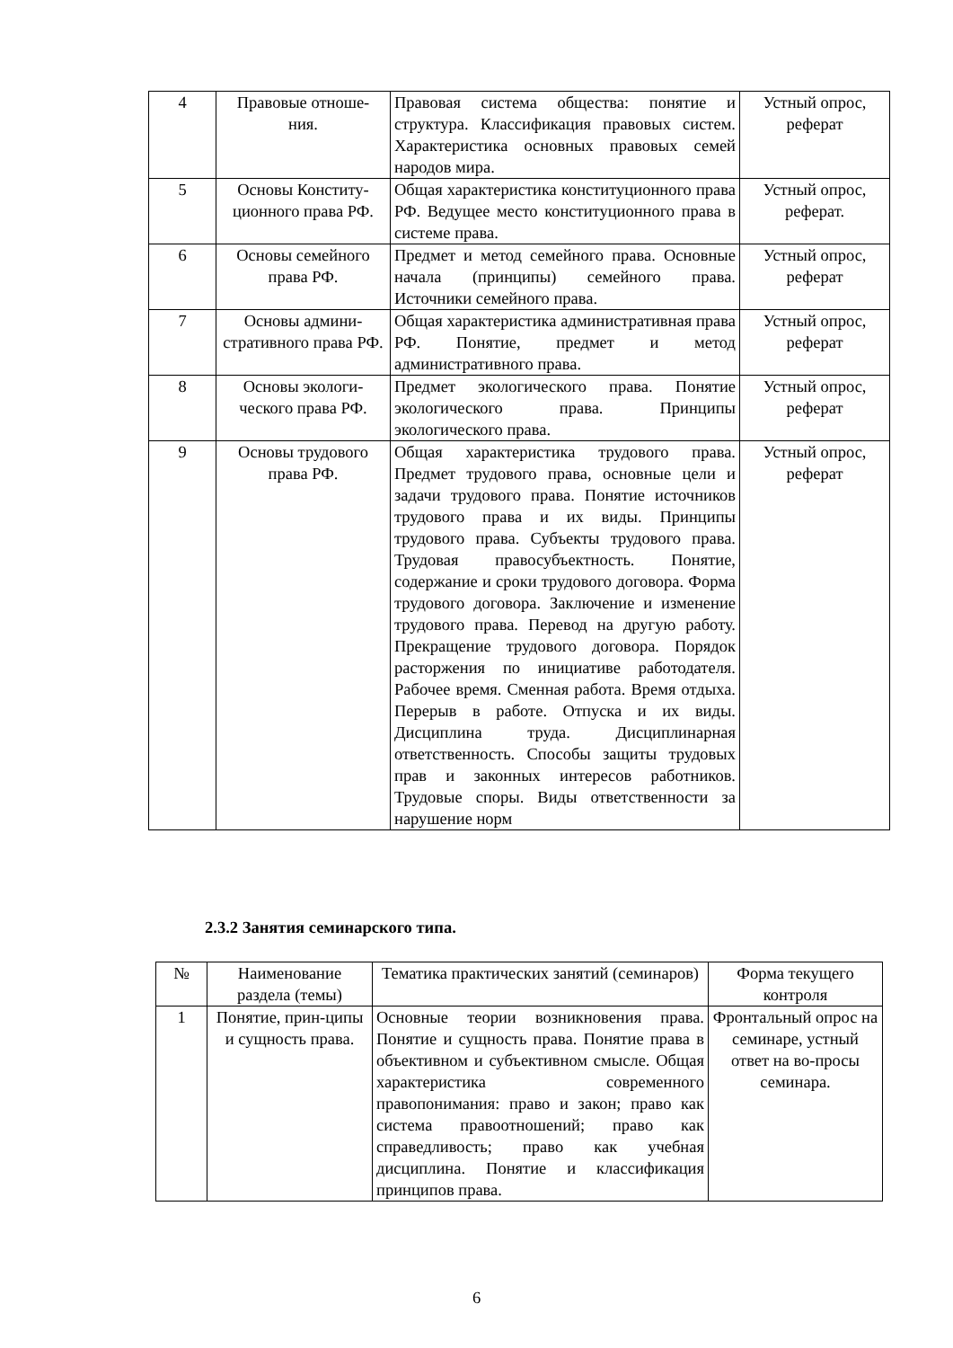| 4 | Правовые отноше- ния. | Правовая система общества: понятие и структура. Классификация правовых систем. Характеристика основных правовых семей народов мира. | Устный опрос, реферат |
| 5 | Основы Конститу-ционного права РФ. | Общая характеристика конституционного права РФ. Ведущее место конституционного права в системе права. | Устный опрос, реферат. |
| 6 | Основы семейного права РФ. | Предмет и метод семейного права. Основные начала (принципы) семейного права. Источники семейного права. | Устный опрос, реферат |
| 7 | Основы админи-стративного права РФ. | Общая характеристика административная права РФ. Понятие, предмет и метод административного права. | Устный опрос, реферат |
| 8 | Основы экологи-ческого права РФ. | Предмет экологического права. Понятие экологического права. Принципы экологического права. | Устный опрос, реферат |
| 9 | Основы трудового права РФ. | Общая характеристика трудового права. Предмет трудового права, основные цели и задачи трудового права. Понятие источников трудового права и их виды. Принципы трудового права. Субъекты трудового права. Трудовая правосубъектность. Понятие, содержание и сроки трудового договора. Форма трудового договора. Заключение и изменение трудового права. Перевод на другую работу. Прекращение трудового договора. Порядок расторжения по инициативе работодателя. Рабочее время. Сменная работа. Время отдыха. Перерыв в работе. Отпуска и их виды. Дисциплина труда. Дисциплинарная ответственность. Способы защиты трудовых прав и законных интересов работников. Трудовые споры. Виды ответственности за нарушение норм | Устный опрос, реферат |
2.3.2 Занятия семинарского типа.
| № | Наименование раздела (темы) | Тематика практических занятий (семинаров) | Форма текущего контроля |
| --- | --- | --- | --- |
| 1 | Понятие, прин-ципы и сущность права. | Основные теории возникновения права. Понятие и сущность права. Понятие права в объективном и субъективном смысле. Общая характеристика современного правопонимания: право и закон; право как система правоотношений; право как справедливость; право как учебная дисциплина. Понятие и классификация принципов права. | Фронтальный опрос на семинаре, устный ответ на во-просы семинара. |
6